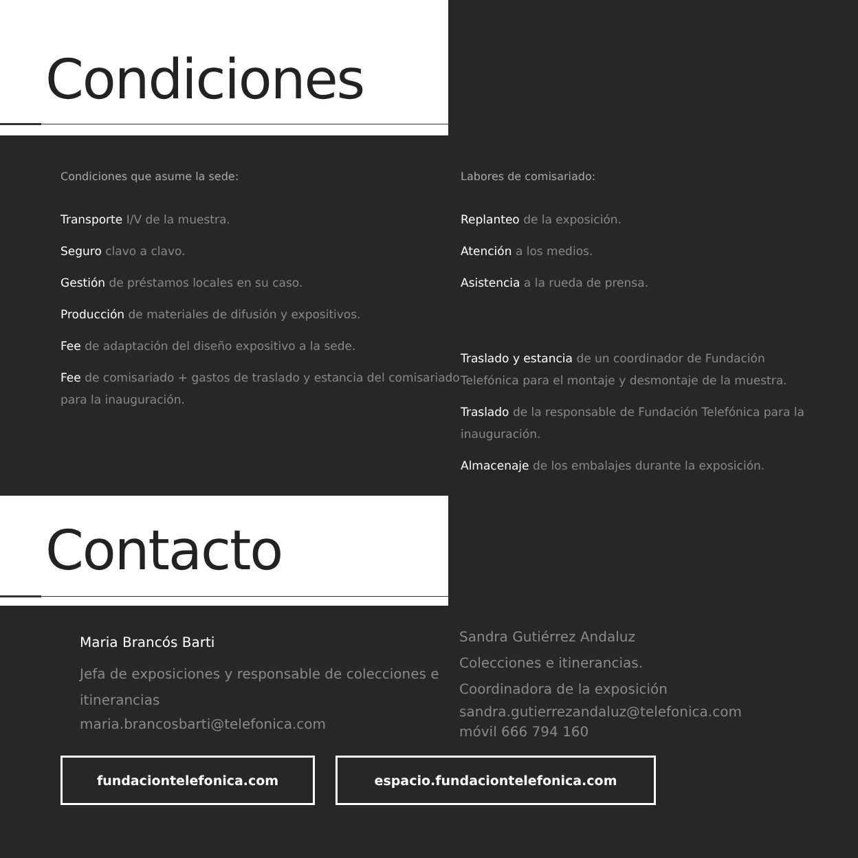Condiciones
Condiciones que asume la sede:
Transporte I/V de la muestra.
Seguro clavo a clavo.
Gestión de préstamos locales en su caso.
Producción de materiales de difusión y expositivos.
Fee de adaptación del diseño expositivo a la sede.
Fee de comisariado + gastos de traslado y estancia del comisariado para la inauguración.
Labores de comisariado:
Replanteo de la exposición.
Atención a los medios.
Asistencia a la rueda de prensa.
Traslado y estancia de un coordinador de Fundación Telefónica para el montaje y desmontaje de la muestra.
Traslado de la responsable de Fundación Telefónica para la inauguración.
Almacenaje de los embalajes durante la exposición.
Contacto
Maria Brancós Barti
Jefa de exposiciones y responsable de colecciones e itinerancias
maria.brancosbarti@telefonica.com
Sandra Gutiérrez Andaluz
Colecciones e itinerancias.
Coordinadora de la exposición
sandra.gutierrezandaluz@telefonica.com
móvil 666 794 160
fundaciontelefonica.com espacio.fundaciontelefonica.com